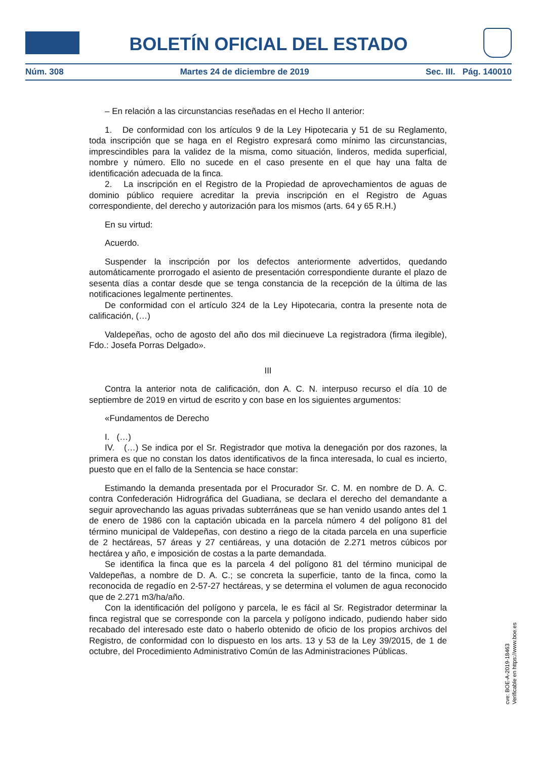BOLETÍN OFICIAL DEL ESTADO
Núm. 308 Martes 24 de diciembre de 2019 Sec. III. Pág. 140010
– En relación a las circunstancias reseñadas en el Hecho II anterior:
1. De conformidad con los artículos 9 de la Ley Hipotecaria y 51 de su Reglamento, toda inscripción que se haga en el Registro expresará como mínimo las circunstancias, imprescindibles para la validez de la misma, como situación, linderos, medida superficial, nombre y número. Ello no sucede en el caso presente en el que hay una falta de identificación adecuada de la finca.
2. La inscripción en el Registro de la Propiedad de aprovechamientos de aguas de dominio público requiere acreditar la previa inscripción en el Registro de Aguas correspondiente, del derecho y autorización para los mismos (arts. 64 y 65 R.H.)
En su virtud:
Acuerdo.
Suspender la inscripción por los defectos anteriormente advertidos, quedando automáticamente prorrogado el asiento de presentación correspondiente durante el plazo de sesenta días a contar desde que se tenga constancia de la recepción de la última de las notificaciones legalmente pertinentes.
De conformidad con el artículo 324 de la Ley Hipotecaria, contra la presente nota de calificación, (…)
Valdepeñas, ocho de agosto del año dos mil diecinueve La registradora (firma ilegible), Fdo.: Josefa Porras Delgado».
III
Contra la anterior nota de calificación, don A. C. N. interpuso recurso el día 10 de septiembre de 2019 en virtud de escrito y con base en los siguientes argumentos:
«Fundamentos de Derecho
I. (…)
IV. (…) Se indica por el Sr. Registrador que motiva la denegación por dos razones, la primera es que no constan los datos identificativos de la finca interesada, lo cual es incierto, puesto que en el fallo de la Sentencia se hace constar:
Estimando la demanda presentada por el Procurador Sr. C. M. en nombre de D. A. C. contra Confederación Hidrográfica del Guadiana, se declara el derecho del demandante a seguir aprovechando las aguas privadas subterráneas que se han venido usando antes del 1 de enero de 1986 con la captación ubicada en la parcela número 4 del polígono 81 del término municipal de Valdepeñas, con destino a riego de la citada parcela en una superficie de 2 hectáreas, 57 áreas y 27 centiáreas, y una dotación de 2.271 metros cúbicos por hectárea y año, e imposición de costas a la parte demandada.
Se identifica la finca que es la parcela 4 del polígono 81 del término municipal de Valdepeñas, a nombre de D. A. C.; se concreta la superficie, tanto de la finca, como la reconocida de regadío en 2-57-27 hectáreas, y se determina el volumen de agua reconocido que de 2.271 m3/ha/año.
Con la identificación del polígono y parcela, le es fácil al Sr. Registrador determinar la finca registral que se corresponde con la parcela y polígono indicado, pudiendo haber sido recabado del interesado este dato o haberlo obtenido de oficio de los propios archivos del Registro, de conformidad con lo dispuesto en los arts. 13 y 53 de la Ley 39/2015, de 1 de octubre, del Procedimiento Administrativo Común de las Administraciones Públicas.
cve: BOE-A-2019-18463
Verificable en https://www.boe.es